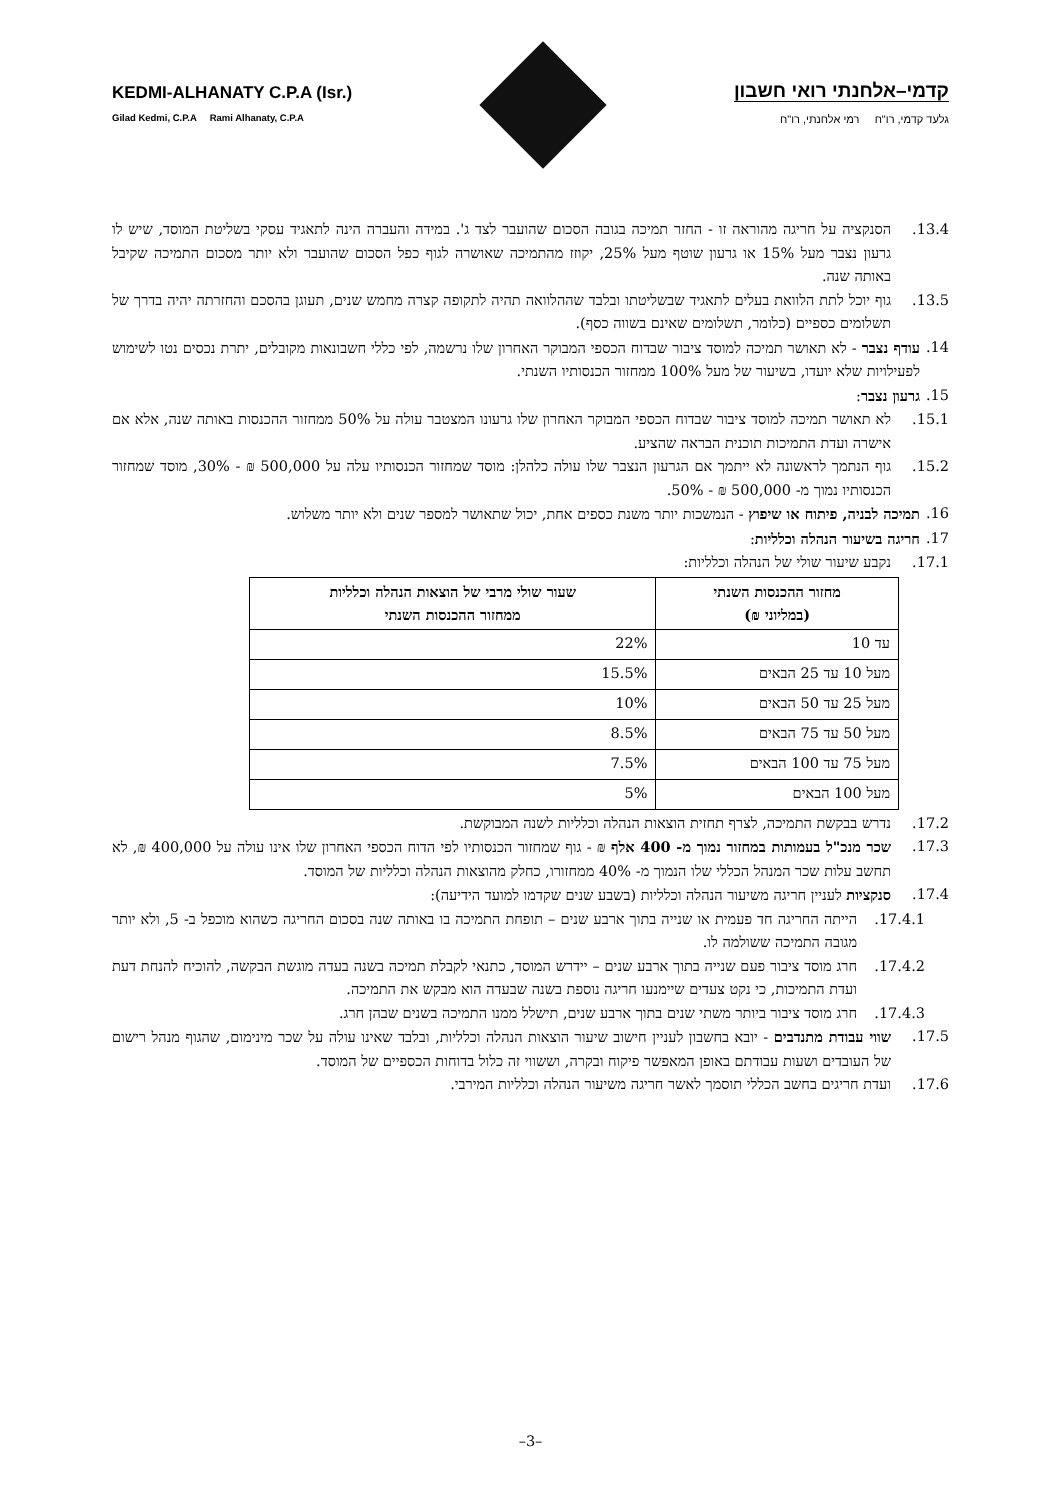KEDMI-ALHANATY C.P.A (Isr.)
Gilad Kedmi, C.P.A Rami Alhanaty, C.P.A
קדמי–אלחנתי רואי חשבון
גלעד קדמי, רו"ח רמי אלחנתי, רו"ח
13.4. הסנקציה על חריגה מהוראה זו - החזר תמיכה בגובה הסכום שהועבר לצד ג'. במידה והעברה הינה לתאגיד עסקי בשליטת המוסד, שיש לו גרעון נצבר מעל 15% או גרעון שוטף מעל 25%, יקוזז מהתמיכה שאושרה לגוף כפל הסכום שהועבר ולא יותר מסכום התמיכה שקיבל באותה שנה.
13.5. גוף יוכל לתת הלוואת בעלים לתאגיד שבשליטתו ובלבד שההלוואה תהיה לתקופה קצרה מחמש שנים, תעוגן בהסכם והחזרתה יהיה בדרך של תשלומים כספיים (כלומר, תשלומים שאינם בשווה כסף).
14. עודף נצבר - לא תאושר תמיכה למוסד ציבור שבדוח הכספי המבוקר האחרון שלו נרשמה, לפי כללי חשבונאות מקובלים, יתרת נכסים נטו לשימוש לפעילויות שלא יועדו, בשיעור של מעל 100% ממחזור הכנסותיו השנתי.
15. גרעון נצבר:
15.1. לא תאושר תמיכה למוסד ציבור שבדוח הכספי המבוקר האחרון שלו גרעונו המצטבר עולה על 50% ממחזור ההכנסות באותה שנה, אלא אם אישרה ועדת התמיכות תוכנית הבראה שהציע.
15.2. גוף הנתמך לראשונה לא ייתמך אם הגרעון הנצבר שלו עולה כלהלן: מוסד שמחזור הכנסותיו עלה על 500,000 ₪ - 30%, מוסד שמחזור הכנסותיו נמוך מ- 500,000 ₪ - 50%.
16. תמיכה לבניה, פיתוח או שיפוץ - הנמשכות יותר משנת כספים אחת, יכול שתאושר למספר שנים ולא יותר משלוש.
17. חריגה בשיעור הנהלה וכלליות:
17.1. נקבע שיעור שולי של הנהלה וכלליות:
| מחזור ההכנסות השנתי (במליוני ₪) | שעור שולי מרבי של הוצאות הנהלה וכלליות ממחזור ההכנסות השנתי |
| --- | --- |
| עד 10 | 22% |
| מעל 10 עד 25 הבאים | 15.5% |
| מעל 25 עד 50 הבאים | 10% |
| מעל 50 עד 75 הבאים | 8.5% |
| מעל 75 עד 100 הבאים | 7.5% |
| מעל 100 הבאים | 5% |
17.2. נדרש בבקשת התמיכה, לצרף תחזית הוצאות הנהלה וכלליות לשנה המבוקשת.
17.3. שכר מנכ"ל בעמותות במחזור נמוך מ- 400 אלף ₪ - גוף שמחזור הכנסותיו לפי הדוח הכספי האחרון שלו אינו עולה על 400,000 ₪, לא תחשב עלות שכר המנהל הכללי שלו הנמוך מ- 40% ממחזורו, כחלק מהוצאות הנהלה וכלליות של המוסד.
17.4. סנקציות לעניין חריגה משיעור הנהלה וכלליות (בשבע שנים שקדמו למועד הידיעה):
17.4.1. הייתה החריגה חד פעמית או שנייה בתוך ארבע שנים – תופחת התמיכה בו באותה שנה בסכום החריגה כשהוא מוכפל ב- 5, ולא יותר מגובה התמיכה ששולמה לו.
17.4.2. חרג מוסד ציבור פעם שנייה בתוך ארבע שנים – יידרש המוסד, כתנאי לקבלת תמיכה בשנה בעדה מוגשת הבקשה, להוכיח להנחת דעת ועדת התמיכות, כי נקט צעדים שיימנעו חריגה נוספת בשנה שבעדה הוא מבקש את התמיכה.
17.4.3. חרג מוסד ציבור ביותר משתי שנים בתוך ארבע שנים, תישלל ממנו התמיכה בשנים שבהן חרג.
17.5. שווי עבודת מתנדבים - יובא בחשבון לעניין חישוב שיעור הוצאות הנהלה וכלליות, ובלבד שאינו עולה על שכר מינימום, שהגוף מנהל רישום של העובדים ושעות עבודתם באופן המאפשר פיקוח ובקרה, וששווי זה כלול בדוחות הכספיים של המוסד.
17.6. ועדת חריגים בחשב הכללי תוסמך לאשר חריגה משיעור הנהלה וכלליות המירבי.
–3–